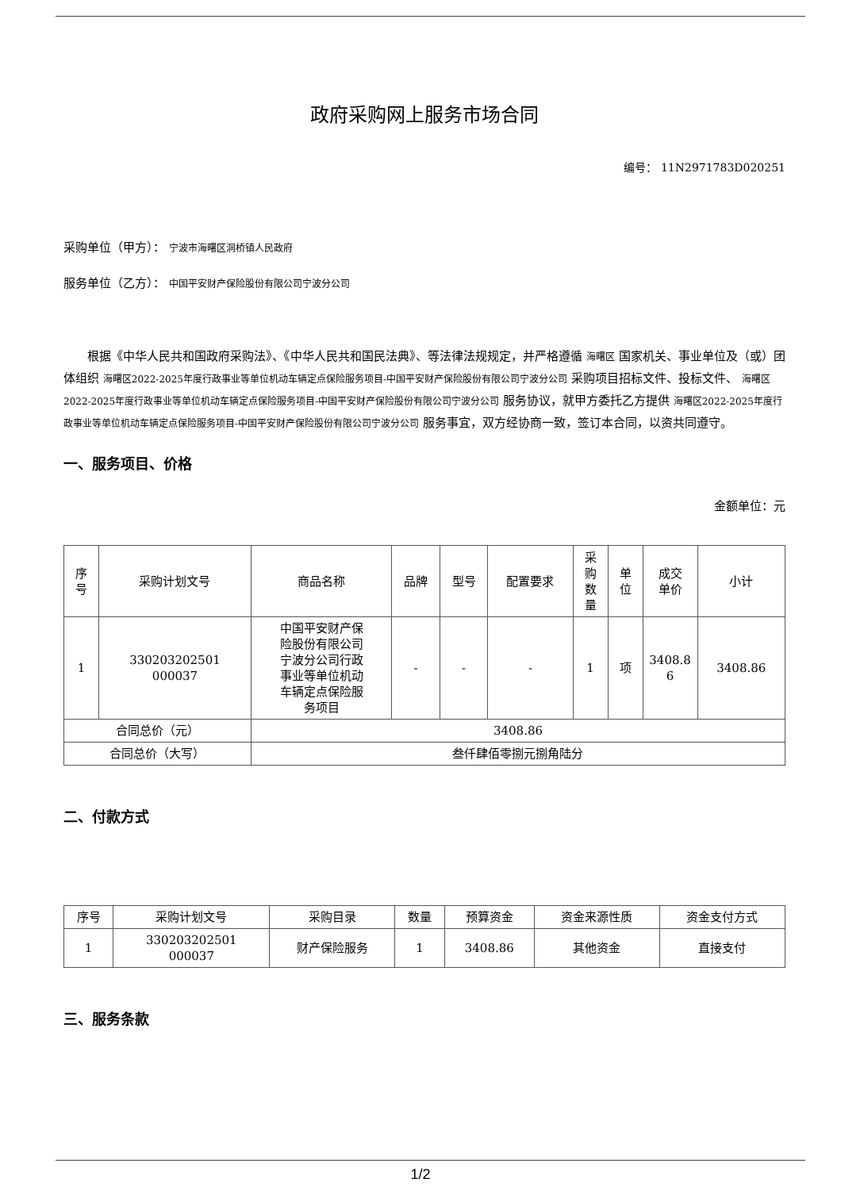政府采购网上服务市场合同
编号： 11N2971783D020251
采购单位（甲方）： 宁波市海曙区洞桥镇人民政府
服务单位（乙方）： 中国平安财产保险股份有限公司宁波分公司
根据《中华人民共和国政府采购法》、《中华人民共和国民法典》、等法律法规规定，并严格遵循 海曙区 国家机关、事业单位及（或）团体组织 海曙区2022-2025年度行政事业等单位机动车辆定点保险服务项目-中国平安财产保险股份有限公司宁波分公司 采购项目招标文件、投标文件、 海曙区2022-2025年度行政事业等单位机动车辆定点保险服务项目-中国平安财产保险股份有限公司宁波分公司 服务协议，就甲方委托乙方提供 海曙区2022-2025年度行政事业等单位机动车辆定点保险服务项目-中国平安财产保险股份有限公司宁波分公司 服务事宜，双方经协商一致，签订本合同，以资共同遵守。
一、服务项目、价格
金额单位：元
| 序 号 | 采购计划文号 | 商品名称 | 品牌 | 型号 | 配置要求 | 采 购 数 量 | 单 位 | 成交 单价 | 小计 |
| --- | --- | --- | --- | --- | --- | --- | --- | --- | --- |
| 1 | 330203202501 000037 | 中国平安财产保 险股份有限公司 宁波分公司行政 事业等单位机动 车辆定点保险服 务项目 | - | - | - | 1 | 项 | 3408.8 6 | 3408.86 |
| 合同总价（元） | | 3408.86 | | | | | | | |
| 合同总价（大写） | | 叁仟肆佰零捌元捌角陆分 | | | | | | | |
二、付款方式
| 序号 | 采购计划文号 | 采购目录 | 数量 | 预算资金 | 资金来源性质 | 资金支付方式 |
| --- | --- | --- | --- | --- | --- | --- |
| 1 | 330203202501 000037 | 财产保险服务 | 1 | 3408.86 | 其他资金 | 直接支付 |
三、服务条款
1/2